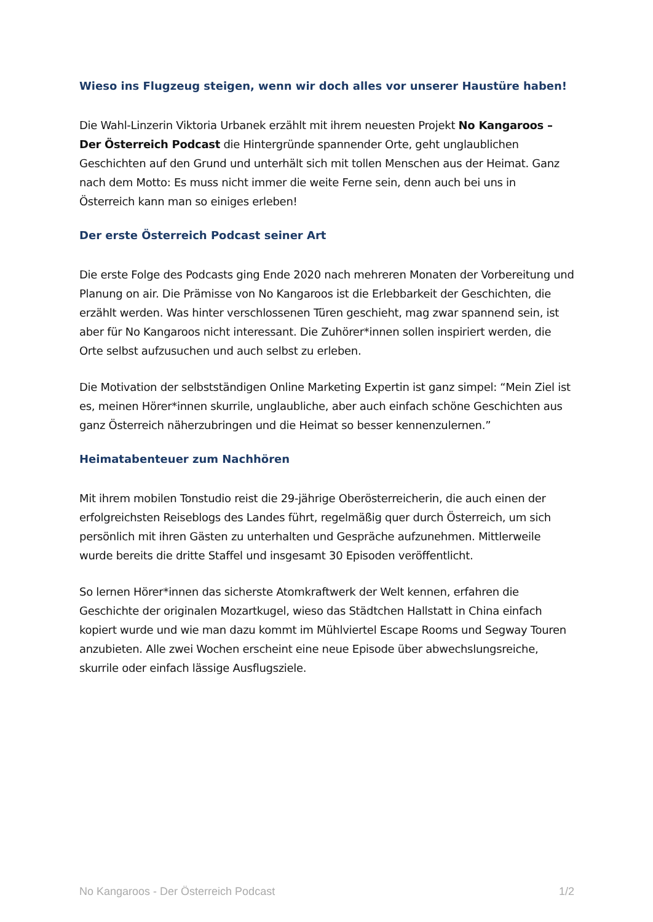Wieso ins Flugzeug steigen, wenn wir doch alles vor unserer Haustüre haben!
Die Wahl-Linzerin Viktoria Urbanek erzählt mit ihrem neuesten Projekt No Kangaroos – Der Österreich Podcast die Hintergründe spannender Orte, geht unglaublichen Geschichten auf den Grund und unterhält sich mit tollen Menschen aus der Heimat. Ganz nach dem Motto: Es muss nicht immer die weite Ferne sein, denn auch bei uns in Österreich kann man so einiges erleben!
Der erste Österreich Podcast seiner Art
Die erste Folge des Podcasts ging Ende 2020 nach mehreren Monaten der Vorbereitung und Planung on air. Die Prämisse von No Kangaroos ist die Erlebbarkeit der Geschichten, die erzählt werden. Was hinter verschlossenen Türen geschieht, mag zwar spannend sein, ist aber für No Kangaroos nicht interessant. Die Zuhörer*innen sollen inspiriert werden, die Orte selbst aufzusuchen und auch selbst zu erleben.
Die Motivation der selbstständigen Online Marketing Expertin ist ganz simpel: “Mein Ziel ist es, meinen Hörer*innen skurrile, unglaubliche, aber auch einfach schöne Geschichten aus ganz Österreich näherzubringen und die Heimat so besser kennenzulernen.”
Heimatabenteuer zum Nachhören
Mit ihrem mobilen Tonstudio reist die 29-jährige Oberösterreicherin, die auch einen der erfolgreichsten Reiseblogs des Landes führt, regelmäßig quer durch Österreich, um sich persönlich mit ihren Gästen zu unterhalten und Gespräche aufzunehmen. Mittlerweile wurde bereits die dritte Staffel und insgesamt 30 Episoden veröffentlicht.
So lernen Hörer*innen das sicherste Atomkraftwerk der Welt kennen, erfahren die Geschichte der originalen Mozartkugel, wieso das Städtchen Hallstatt in China einfach kopiert wurde und wie man dazu kommt im Mühlviertel Escape Rooms und Segway Touren anzubieten. Alle zwei Wochen erscheint eine neue Episode über abwechslungsreiche, skurrile oder einfach lässige Ausflugsziele.
No Kangaroos - Der Österreich Podcast 1/2